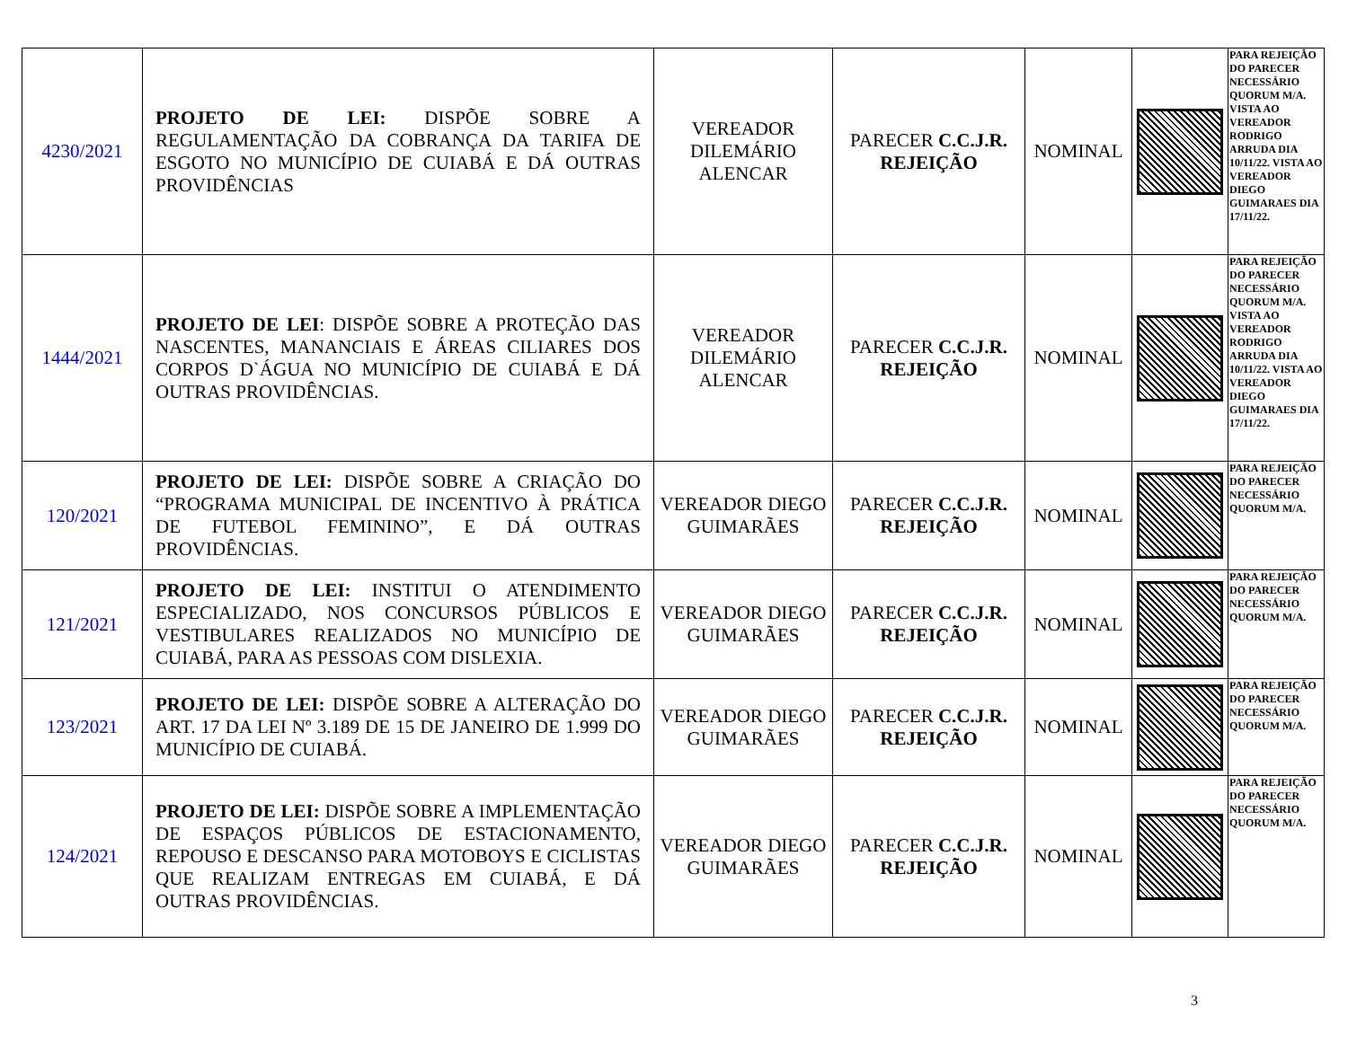| 4230/2021 | PROJETO DE LEI: DISPÕE SOBRE A REGULAMENTAÇÃO DA COBRANÇA DA TARIFA DE ESGOTO NO MUNICÍPIO DE CUIABÁ E DÁ OUTRAS PROVIDÊNCIAS | VEREADOR DILEMÁRIO ALENCAR | PARECER C.C.J.R. REJEIÇÃO | NOMINAL | | PARA REJEIÇÃO DO PARECER NECESSÁRIO QUORUM M/A. VISTA AO VEREADOR RODRIGO ARRUDA DIA 10/11/22. VISTA AO VEREADOR DIEGO GUIMARAES DIA 17/11/22. |
| 1444/2021 | PROJETO DE LEI : DISPÕE SOBRE A PROTEÇÃO DAS NASCENTES, MANANCIAIS E ÁREAS CILIARES DOS CORPOS D`ÁGUA NO MUNICÍPIO DE CUIABÁ E DÁ OUTRAS PROVIDÊNCIAS. | VEREADOR DILEMÁRIO ALENCAR | PARECER C.C.J.R. REJEIÇÃO | NOMINAL | | PARA REJEIÇÃO DO PARECER NECESSÁRIO QUORUM M/A. VISTA AO VEREADOR RODRIGO ARRUDA DIA 10/11/22. VISTA AO VEREADOR DIEGO GUIMARAES DIA 17/11/22. |
| 120/2021 | PROJETO DE LEI: DISPÕE SOBRE A CRIAÇÃO DO “PROGRAMA MUNICIPAL DE INCENTIVO À PRÁTICA DE FUTEBOL FEMININO”, E DÁ OUTRAS PROVIDÊNCIAS. | VEREADOR DIEGO GUIMARÃES | PARECER C.C.J.R. REJEIÇÃO | NOMINAL | | PARA REJEIÇÃO DO PARECER NECESSÁRIO QUORUM M/A. |
| 121/2021 | PROJETO DE LEI: INSTITUI O ATENDIMENTO ESPECIALIZADO, NOS CONCURSOS PÚBLICOS E VESTIBULARES REALIZADOS NO MUNICÍPIO DE CUIABÁ, PARA AS PESSOAS COM DISLEXIA. | VEREADOR DIEGO GUIMARÃES | PARECER C.C.J.R. REJEIÇÃO | NOMINAL | | PARA REJEIÇÃO DO PARECER NECESSÁRIO QUORUM M/A. |
| 123/2021 | PROJETO DE LEI: DISPÕE SOBRE A ALTERAÇÃO DO ART. 17 DA LEI Nº 3.189 DE 15 DE JANEIRO DE 1.999 DO MUNICÍPIO DE CUIABÁ. | VEREADOR DIEGO GUIMARÃES | PARECER C.C.J.R. REJEIÇÃO | NOMINAL | | PARA REJEIÇÃO DO PARECER NECESSÁRIO QUORUM M/A. |
| 124/2021 | PROJETO DE LEI: DISPÕE SOBRE A IMPLEMENTAÇÃO DE ESPAÇOS PÚBLICOS DE ESTACIONAMENTO, REPOUSO E DESCANSO PARA MOTOBOYS E CICLISTAS QUE REALIZAM ENTREGAS EM CUIABÁ, E DÁ OUTRAS PROVIDÊNCIAS. | VEREADOR DIEGO GUIMARÃES | PARECER C.C.J.R. REJEIÇÃO | NOMINAL | | PARA REJEIÇÃO DO PARECER NECESSÁRIO QUORUM M/A. |
3